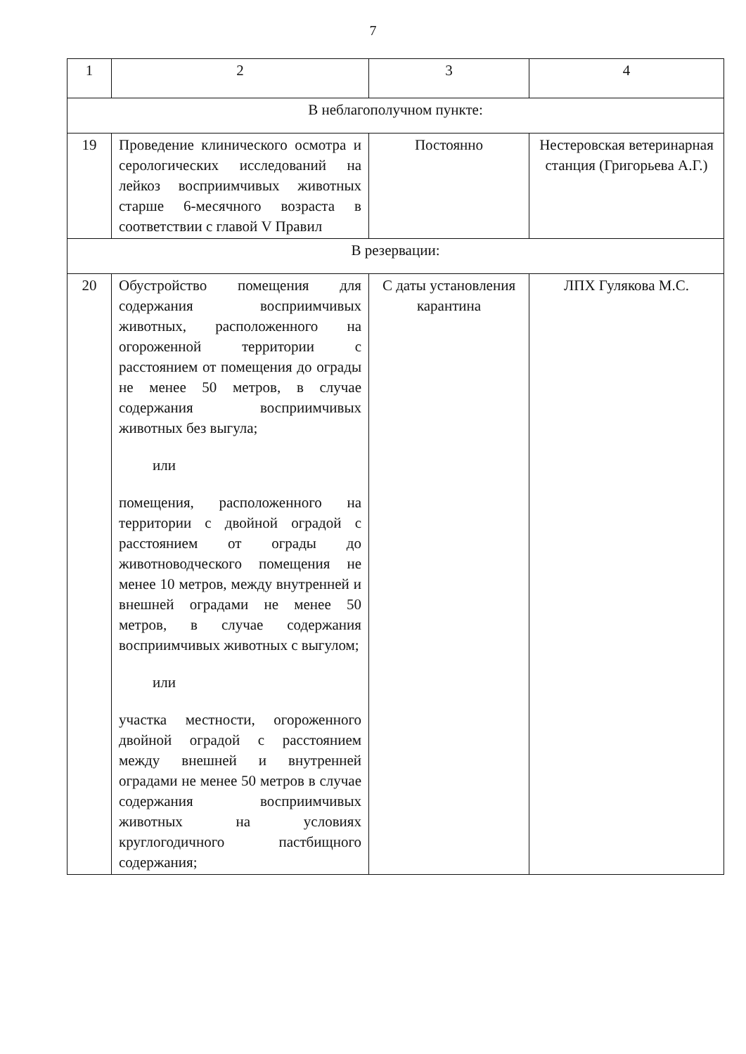7
| 1 | 2 | 3 | 4 |
| В неблагополучном пункте: | | | |
| 19 | Проведение клинического осмотра и серологических исследований на лейкоз восприимчивых животных старше 6-месячного возраста в соответствии с главой V Правил | Постоянно | Нестеровская ветеринарная станция (Григорьева А.Г.) |
| В резервации: | | | |
| 20 | Обустройство помещения для содержания восприимчивых животных, расположенного на огороженной территории с расстоянием от помещения до ограды не менее 50 метров, в случае содержания восприимчивых животных без выгула; или помещения, расположенного на территории с двойной оградой с расстоянием от ограды до животноводческого помещения не менее 10 метров, между внутренней и внешней оградами не менее 50 метров, в случае содержания восприимчивых животных с выгулом; или участка местности, огороженного двойной оградой с расстоянием между внешней и внутренней оградами не менее 50 метров в случае содержания восприимчивых животных на условиях круглогодичного пастбищного содержания; | С даты установления карантина | ЛПХ Гулякова М.С. |